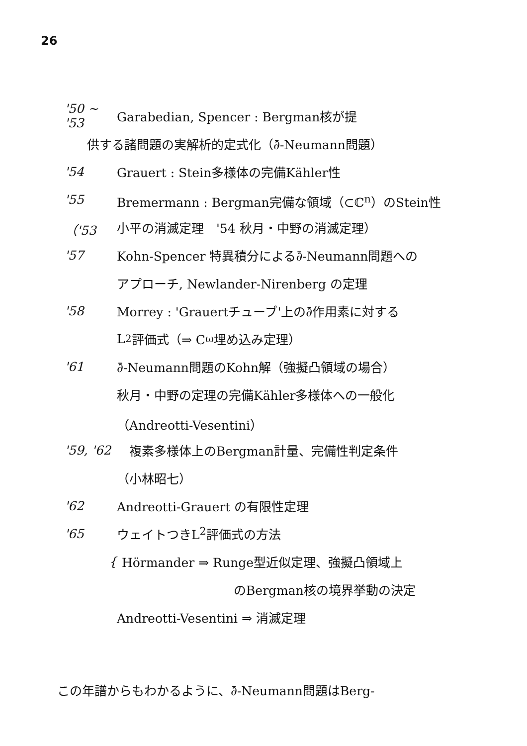26
'50 ~ '53 Garabedian, Spencer : Bergman核が提
供する諸問題の実解析的定式化（∂̄-Neumann問題）
'54 Grauert : Stein多様体の完備Kähler性
'55 Bremermann : Bergman完備な領域（⊂ℂ<sup>n</sup>）のStein性
（'53 小平の消滅定理　'54 秋月・中野の消滅定理）
'57 Kohn-Spencer 特異積分による∂̄-Neumann問題への
アプローチ, Newlander-Nirenberg の定理
'58 Morrey : 'Grauertチューブ'上の∂̄作用素に対する
L<sup>2</sup>評価式（⇒ C<sup>ω</sup>埋め込み定理）
'61 ∂̄-Neumann問題のKohn解（強擬凸領域の場合）
秋月・中野の定理の完備Kähler多様体への一般化
（Andreotti-Vesentini）
'59, '62　複素多様体上のBergman計量、完備性判定条件
（小林昭七）
'62 Andreotti-Grauert の有限性定理
'65 ウェイトつきL<sup>2</sup>評価式の方法
{ Hörmander ⇒ Runge型近似定理、強擬凸領域上
のBergman核の境界挙動の決定
Andreotti-Vesentini ⇒ 消滅定理
この年譜からもわかるように、∂̄-Neumann問題はBerg-